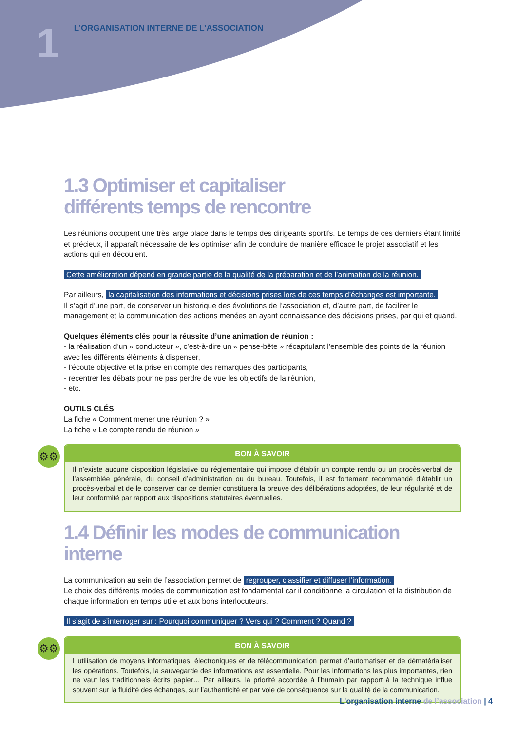1 L’ORGANISATION INTERNE DE L’ASSOCIATION
1.3 Optimiser et capitaliser
différents temps de rencontre
Les réunions occupent une très large place dans le temps des dirigeants sportifs. Le temps de ces derniers étant limité et précieux, il apparaît nécessaire de les optimiser afin de conduire de manière efficace le projet associatif et les actions qui en découlent.
Cette amélioration dépend en grande partie de la qualité de la préparation et de l’animation de la réunion.
Par ailleurs, la capitalisation des informations et décisions prises lors de ces temps d’échanges est importante.
Il s’agit d’une part, de conserver un historique des évolutions de l’association et, d’autre part, de faciliter le management et la communication des actions menées en ayant connaissance des décisions prises, par qui et quand.
Quelques éléments clés pour la réussite d’une animation de réunion :
- la réalisation d’un « conducteur », c’est-à-dire un « pense-bête » récapitulant l’ensemble des points de la réunion avec les différents éléments à dispenser,
- l’écoute objective et la prise en compte des remarques des participants,
- recentrer les débats pour ne pas perdre de vue les objectifs de la réunion,
- etc.
OUTILS CLÉS
La fiche « Comment mener une réunion ? »
La fiche « Le compte rendu de réunion »
⚙⚙
BON À SAVOIR
Il n’existe aucune disposition législative ou réglementaire qui impose d’établir un compte rendu ou un procès-verbal de l’assemblée générale, du conseil d’administration ou du bureau. Toutefois, il est fortement recommandé d’établir un procès-verbal et de le conserver car ce dernier constituera la preuve des délibérations adoptées, de leur régularité et de leur conformité par rapport aux dispositions statutaires éventuelles.
1.4 Définir les modes de communication interne
La communication au sein de l’association permet de regrouper, classifier et diffuser l’information.
Le choix des différents modes de communication est fondamental car il conditionne la circulation et la distribution de chaque information en temps utile et aux bons interlocuteurs.
Il s’agit de s’interroger sur : Pourquoi communiquer ? Vers qui ? Comment ? Quand ?
⚙⚙
BON À SAVOIR
L’utilisation de moyens informatiques, électroniques et de télécommunication permet d’automatiser et de dématérialiser les opérations. Toutefois, la sauvegarde des informations est essentielle. Pour les informations les plus importantes, rien ne vaut les traditionnels écrits papier… Par ailleurs, la priorité accordée à l’humain par rapport à la technique influe souvent sur la fluidité des échanges, sur l’authenticité et par voie de conséquence sur la qualité de la communication.
L’organisation interne de l’association | 4